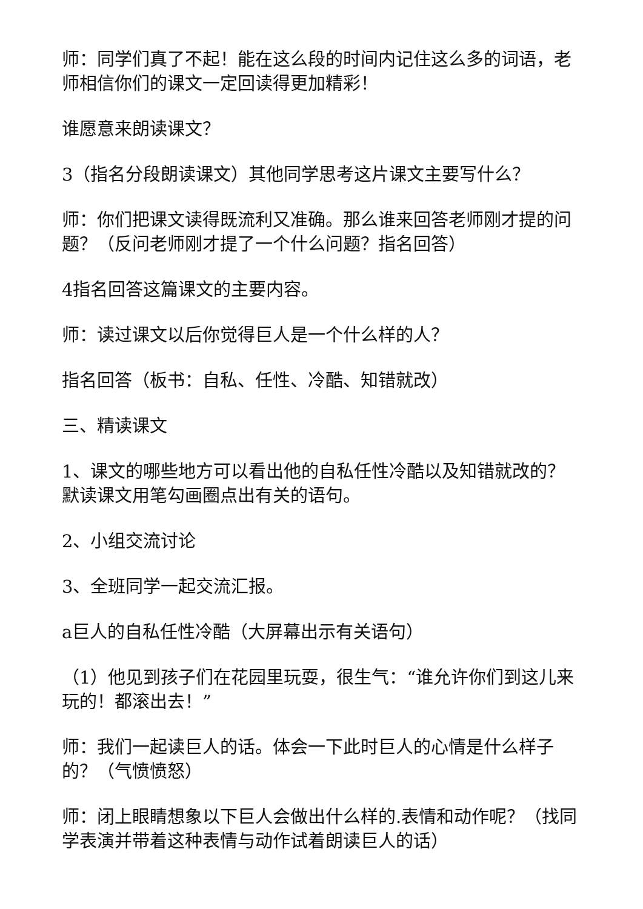师：同学们真了不起！能在这么段的时间内记住这么多的词语，老师相信你们的课文一定回读得更加精彩！
谁愿意来朗读课文？
3（指名分段朗读课文）其他同学思考这片课文主要写什么？
师：你们把课文读得既流利又准确。那么谁来回答老师刚才提的问题？（反问老师刚才提了一个什么问题？指名回答）
4指名回答这篇课文的主要内容。
师：读过课文以后你觉得巨人是一个什么样的人？
指名回答（板书：自私、任性、冷酷、知错就改）
三、精读课文
1、课文的哪些地方可以看出他的自私任性冷酷以及知错就改的？默读课文用笔勾画圈点出有关的语句。
2、小组交流讨论
3、全班同学一起交流汇报。
a巨人的自私任性冷酷（大屏幕出示有关语句）
（1）他见到孩子们在花园里玩耍，很生气：“谁允许你们到这儿来玩的！都滚出去！”
师：我们一起读巨人的话。体会一下此时巨人的心情是什么样子的？（气愤愤怒）
师：闭上眼睛想象以下巨人会做出什么样的.表情和动作呢？（找同学表演并带着这种表情与动作试着朗读巨人的话）